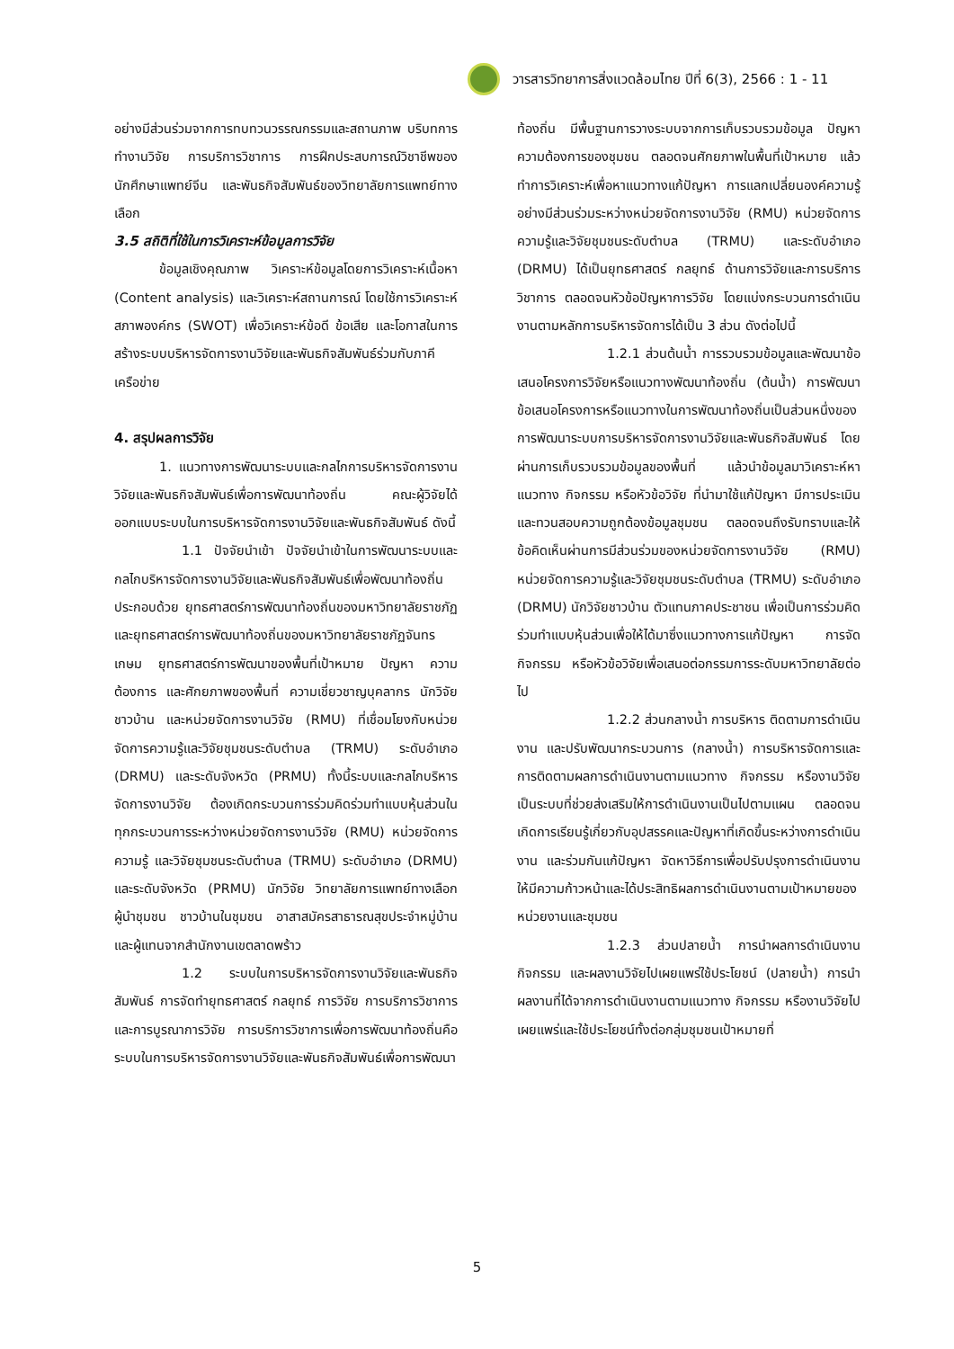วารสารวิทยาการสิ่งแวดล้อมไทย ปีที่ 6(3), 2566 : 1 - 11
อย่างมีส่วนร่วมจากการทบทวนวรรณกรรมและสถานภาพ บริบทการทำงานวิจัย การบริการวิชาการ การฝึกประสบการณ์วิชาชีพของนักศึกษาแพทย์จีน และพันธกิจสัมพันธ์ของวิทยาลัยการแพทย์ทางเลือก
3.5 สถิติที่ใช้ในการวิเคราะห์ข้อมูลการวิจัย
ข้อมูลเชิงคุณภาพ วิเคราะห์ข้อมูลโดยการวิเคราะห์เนื้อหา (Content analysis) และวิเคราะห์สถานการณ์ โดยใช้การวิเคราะห์สภาพองค์กร (SWOT) เพื่อวิเคราะห์ข้อดี ข้อเสีย และโอกาสในการสร้างระบบบริหารจัดการงานวิจัยและพันธกิจสัมพันธ์ร่วมกับภาคีเครือข่าย
4. สรุปผลการวิจัย
1. แนวทางการพัฒนาระบบและกลไกการบริหารจัดการงานวิจัยและพันธกิจสัมพันธ์เพื่อการพัฒนาท้องถิ่น คณะผู้วิจัยได้ออกแบบระบบในการบริหารจัดการงานวิจัยและพันธกิจสัมพันธ์ ดังนี้
1.1 ปัจจัยนำเข้า ปัจจัยนำเข้าในการพัฒนาระบบและกลไกบริหารจัดการงานวิจัยและพันธกิจสัมพันธ์เพื่อพัฒนาท้องถิ่นประกอบด้วย ยุทธศาสตร์การพัฒนาท้องถิ่นของมหาวิทยาลัยราชภัฏ และยุทธศาสตร์การพัฒนาท้องถิ่นของมหาวิทยาลัยราชภัฏจันทรเกษม ยุทธศาสตร์การพัฒนาของพื้นที่เป้าหมาย ปัญหา ความต้องการ และศักยภาพของพื้นที่ ความเชี่ยวชาญบุคลากร นักวิจัยชาวบ้าน และหน่วยจัดการงานวิจัย (RMU) ที่เชื่อมโยงกับหน่วยจัดการความรู้และวิจัยชุมชนระดับตำบล (TRMU) ระดับอำเภอ (DRMU) และระดับจังหวัด (PRMU) ทั้งนี้ระบบและกลไกบริหารจัดการงานวิจัย ต้องเกิดกระบวนการร่วมคิดร่วมทำแบบหุ้นส่วนในทุกกระบวนการระหว่างหน่วยจัดการงานวิจัย (RMU) หน่วยจัดการความรู้ และวิจัยชุมชนระดับตำบล (TRMU) ระดับอำเภอ (DRMU) และระดับจังหวัด (PRMU) นักวิจัย วิทยาลัยการแพทย์ทางเลือก ผู้นำชุมชน ชาวบ้านในชุมชน อาสาสมัครสาธารณสุขประจำหมู่บ้าน และผู้แทนจากสำนักงานเขตลาดพร้าว
1.2 ระบบในการบริหารจัดการงานวิจัยและพันธกิจสัมพันธ์ การจัดทำยุทธศาสตร์ กลยุทธ์ การวิจัย การบริการวิชาการ และการบูรณาการวิจัย การบริการวิชาการเพื่อการพัฒนาท้องถิ่นคือ ระบบในการบริหารจัดการงานวิจัยและพันธกิจสัมพันธ์เพื่อการพัฒนา
ท้องถิ่น มีพื้นฐานการวางระบบจากการเก็บรวบรวมข้อมูล ปัญหาความต้องการของชุมชน ตลอดจนศักยภาพในพื้นที่เป้าหมาย แล้วทำการวิเคราะห์เพื่อหาแนวทางแก้ปัญหา การแลกเปลี่ยนองค์ความรู้อย่างมีส่วนร่วมระหว่างหน่วยจัดการงานวิจัย (RMU) หน่วยจัดการความรู้และวิจัยชุมชนระดับตำบล (TRMU) และระดับอำเภอ (DRMU) ได้เป็นยุทธศาสตร์ กลยุทธ์ ด้านการวิจัยและการบริการวิชาการ ตลอดจนหัวข้อปัญหาการวิจัย โดยแบ่งกระบวนการดำเนินงานตามหลักการบริหารจัดการได้เป็น 3 ส่วน ดังต่อไปนี้
1.2.1 ส่วนต้นน้ำ การรวบรวมข้อมูลและพัฒนาข้อเสนอโครงการวิจัยหรือแนวทางพัฒนาท้องถิ่น (ต้นน้ำ) การพัฒนาข้อเสนอโครงการหรือแนวทางในการพัฒนาท้องถิ่นเป็นส่วนหนึ่งของการพัฒนาระบบการบริหารจัดการงานวิจัยและพันธกิจสัมพันธ์ โดยผ่านการเก็บรวบรวมข้อมูลของพื้นที่ แล้วนำข้อมูลมาวิเคราะห์หาแนวทาง กิจกรรม หรือหัวข้อวิจัย ที่นำมาใช้แก้ปัญหา มีการประเมินและทวนสอบความถูกต้องข้อมูลชุมชน ตลอดจนถึงรับทราบและให้ข้อคิดเห็นผ่านการมีส่วนร่วมของหน่วยจัดการงานวิจัย (RMU) หน่วยจัดการความรู้และวิจัยชุมชนระดับตำบล (TRMU) ระดับอำเภอ (DRMU) นักวิจัยชาวบ้าน ตัวแทนภาคประชาชน เพื่อเป็นการร่วมคิดร่วมทำแบบหุ้นส่วนเพื่อให้ได้มาซึ่งแนวทางการแก้ปัญหา การจัดกิจกรรม หรือหัวข้อวิจัยเพื่อเสนอต่อกรรมการระดับมหาวิทยาลัยต่อไป
1.2.2 ส่วนกลางน้ำ การบริหาร ติดตามการดำเนินงาน และปรับพัฒนากระบวนการ (กลางน้ำ) การบริหารจัดการและการติดตามผลการดำเนินงานตามแนวทาง กิจกรรม หรืองานวิจัย เป็นระบบที่ช่วยส่งเสริมให้การดำเนินงานเป็นไปตามแผน ตลอดจนเกิดการเรียนรู้เกี่ยวกับอุปสรรคและปัญหาที่เกิดขึ้นระหว่างการดำเนินงาน และร่วมกันแก้ปัญหา จัดหาวิธีการเพื่อปรับปรุงการดำเนินงานให้มีความก้าวหน้าและได้ประสิทธิผลการดำเนินงานตามเป้าหมายของหน่วยงานและชุมชน
1.2.3 ส่วนปลายน้ำ การนำผลการดำเนินงาน กิจกรรม และผลงานวิจัยไปเผยแพร่ใช้ประโยชน์ (ปลายน้ำ) การนำผลงานที่ได้จากการดำเนินงานตามแนวทาง กิจกรรม หรืองานวิจัยไปเผยแพร่และใช้ประโยชน์ทั้งต่อกลุ่มชุมชนเป้าหมายที่
5